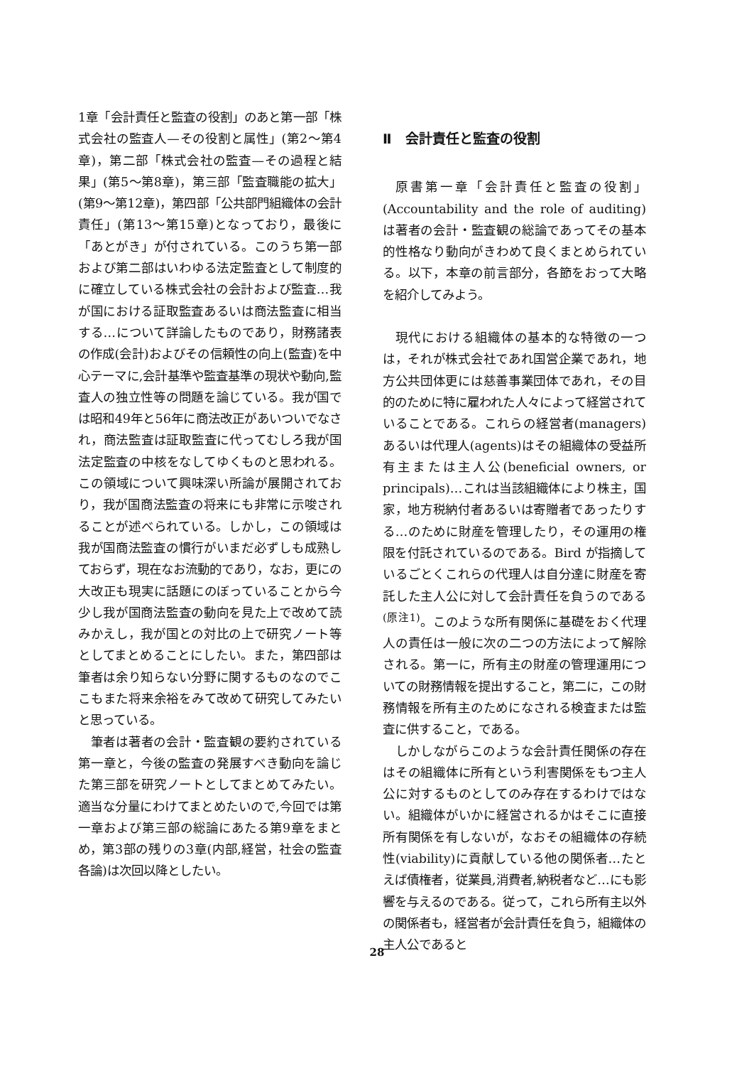1章「会計責任と監査の役割」のあと第一部「株式会社の監査人—その役割と属性」(第2～第4章)，第二部「株式会社の監査—その過程と結果」(第5～第8章)，第三部「監査職能の拡大」(第9～第12章)，第四部「公共部門組織体の会計責任」(第13～第15章)となっており，最後に「あとがき」が付されている。このうち第一部および第二部はいわゆる法定監査として制度的に確立している株式会社の会計および監査…我が国における証取監査あるいは商法監査に相当する…について詳論したものであり，財務諸表の作成(会計)およびその信頼性の向上(監査)を中心テーマに,会計基準や監査基準の現状や動向,監査人の独立性等の問題を論じている。我が国では昭和49年と56年に商法改正があいついでなされ，商法監査は証取監査に代ってむしろ我が国法定監査の中核をなしてゆくものと思われる。この領域について興味深い所論が展開されており，我が国商法監査の将来にも非常に示唆されることが述べられている。しかし，この領域は我が国商法監査の慣行がいまだ必ずしも成熟しておらず，現在なお流動的であり，なお，更にの大改正も現実に話題にのぼっていることから今少し我が国商法監査の動向を見た上で改めて読みかえし，我が国との対比の上で研究ノート等としてまとめることにしたい。また，第四部は筆者は余り知らない分野に関するものなのでここもまた将来余裕をみて改めて研究してみたいと思っている。
筆者は著者の会計・監査観の要約されている第一章と，今後の監査の発展すべき動向を論じた第三部を研究ノートとしてまとめてみたい。適当な分量にわけてまとめたいので,今回では第一章および第三部の総論にあたる第9章をまとめ，第3部の残りの3章(内部,経営，社会の監査各論)は次回以降としたい。
Ⅱ　会計責任と監査の役割
原書第一章「会計責任と監査の役割」(Accountability and the role of auditing)は著者の会計・監査観の総論であってその基本的性格なり動向がきわめて良くまとめられている。以下，本章の前言部分，各節をおって大略を紹介してみよう。
現代における組織体の基本的な特徴の一つは，それが株式会社であれ国営企業であれ，地方公共団体更には慈善事業団体であれ，その目的のために特に雇われた人々によって経営されていることである。これらの経営者(managers)あるいは代理人(agents)はその組織体の受益所有主または主人公(beneficial owners, or principals)…これは当該組織体により株主，国家，地方税納付者あるいは寄贈者であったりする…のために財産を管理したり，その運用の権限を付託されているのである。Bird が指摘しているごとくこれらの代理人は自分達に財産を寄託した主人公に対して会計責任を負うのである<sup>(原注1)</sup>。このような所有関係に基礎をおく代理人の責任は一般に次の二つの方法によって解除される。第一に，所有主の財産の管理運用についての財務情報を提出すること，第二に，この財務情報を所有主のためになされる検査または監査に供すること，である。
しかしながらこのような会計責任関係の存在はその組織体に所有という利害関係をもつ主人公に対するものとしてのみ存在するわけではない。組織体がいかに経営されるかはそこに直接所有関係を有しないが，なおその組織体の存続性(viability)に貢献している他の関係者…たとえば債権者，従業員,消費者,納税者など…にも影響を与えるのである。従って，これら所有主以外の関係者も，経営者が会計責任を負う，組織体の主人公であると
28